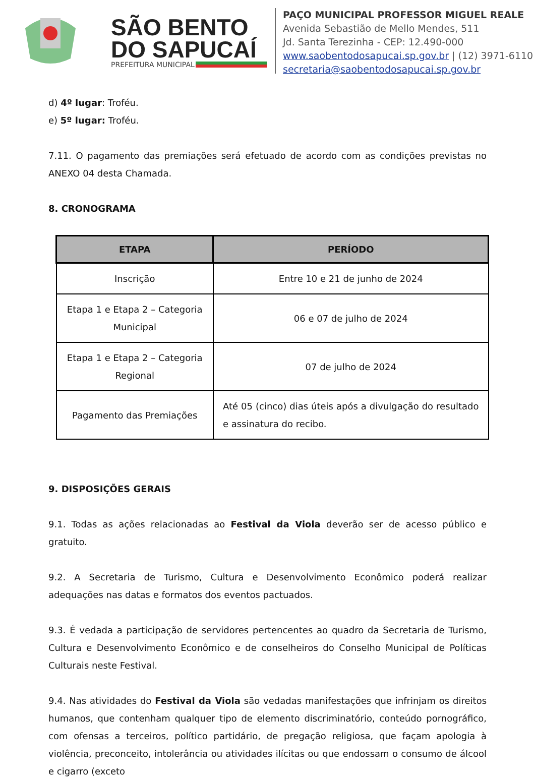SÃO BENTO
DO SAPUCAÍ
PREFEITURA MUNICIPAL
PAÇO MUNICIPAL PROFESSOR MIGUEL REALE
Avenida Sebastião de Mello Mendes, 511
Jd. Santa Terezinha - CEP: 12.490-000
www.saobentodosapucai.sp.gov.br | (12) 3971-6110
secretaria@saobentodosapucai.sp.gov.br
d) 4º lugar: Troféu.
e) 5º lugar: Troféu.
7.11. O pagamento das premiações será efetuado de acordo com as condições previstas no ANEXO 04 desta Chamada.
8. CRONOGRAMA
| ETAPA | PERÍODO |
| --- | --- |
| Inscrição | Entre 10 e 21 de junho de 2024 |
| Etapa 1 e Etapa 2 – Categoria Municipal | 06 e 07 de julho de 2024 |
| Etapa 1 e Etapa 2 – Categoria Regional | 07 de julho de 2024 |
| Pagamento das Premiações | Até 05 (cinco) dias úteis após a divulgação do resultado e assinatura do recibo. |
9. DISPOSIÇÕES GERAIS
9.1. Todas as ações relacionadas ao Festival da Viola deverão ser de acesso público e gratuito.
9.2. A Secretaria de Turismo, Cultura e Desenvolvimento Econômico poderá realizar adequações nas datas e formatos dos eventos pactuados.
9.3. É vedada a participação de servidores pertencentes ao quadro da Secretaria de Turismo, Cultura e Desenvolvimento Econômico e de conselheiros do Conselho Municipal de Políticas Culturais neste Festival.
9.4. Nas atividades do Festival da Viola são vedadas manifestações que infrinjam os direitos humanos, que contenham qualquer tipo de elemento discriminatório, conteúdo pornográfico, com ofensas a terceiros, político partidário, de pregação religiosa, que façam apologia à violência, preconceito, intolerância ou atividades ilícitas ou que endossam o consumo de álcool e cigarro (exceto